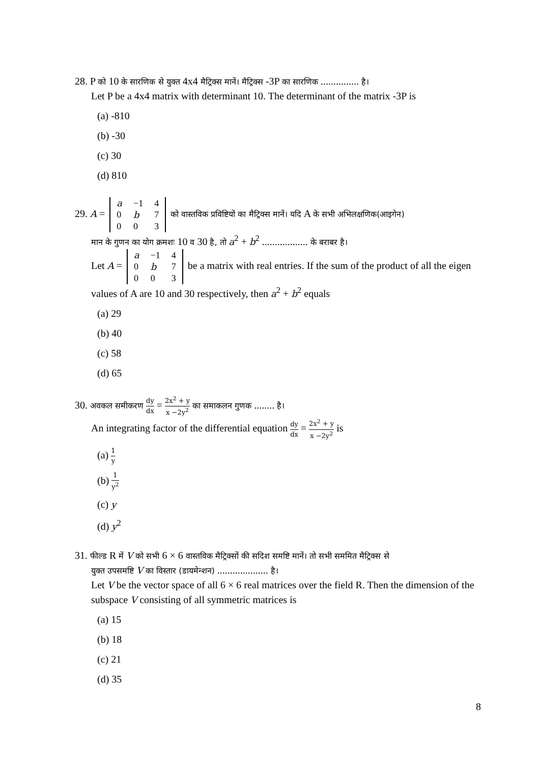28. P को 10 के सारणिक से युक्त 4x4 मैट्रिक्स मानें। मैट्रिक्स -3P का सारणिक ............... है।
Let P be a 4x4 matrix with determinant 10. The determinant of the matrix -3P is
(a) -810
(b) -30
(c) 30
(d) 810
29. A =
| a | −1 | 4 |
| 0 | b | 7 |
| 0 | 0 | 3 |
को वास्तविक प्रविष्टियों का मैट्रिक्स मानें। यदि A के सभी अभिलक्षणिक(आइगेन)
मान के गुणन का योग क्रमशः 10 व 30 है, तो a<sup>2</sup> + b<sup>2</sup> .................. के बराबर है।
Let A =
| a | −1 | 4 |
| 0 | b | 7 |
| 0 | 0 | 3 |
be a matrix with real entries. If the sum of the product of all the eigen values of A are 10 and 30 respectively, then a<sup>2</sup> + b<sup>2</sup> equals
(a) 29
(b) 40
(c) 58
(d) 65
30. अवकल समीकरण dy dx = 2x<sup>2</sup> + y x −2y<sup>2</sup> का समाकलन गुणक ........ है।
An integrating factor of the differential equation dy dx = 2x<sup>2</sup> + y x −2y<sup>2</sup> is
(a) 1 y
(b) 1 y<sup>2</sup>
(c) y
(d) y<sup>2</sup>
31. फील्ड R में V को सभी 6 × 6 वास्तविक मैट्रिक्सों की सदिश समष्टि मानें। तो सभी सममित मैट्रिक्स से
युक्त उपसमष्टि V का विस्तार (डायमेन्शन) .................... है।
Let V be the vector space of all 6 × 6 real matrices over the field R. Then the dimension of the subspace V consisting of all symmetric matrices is
(a) 15
(b) 18
(c) 21
(d) 35
8